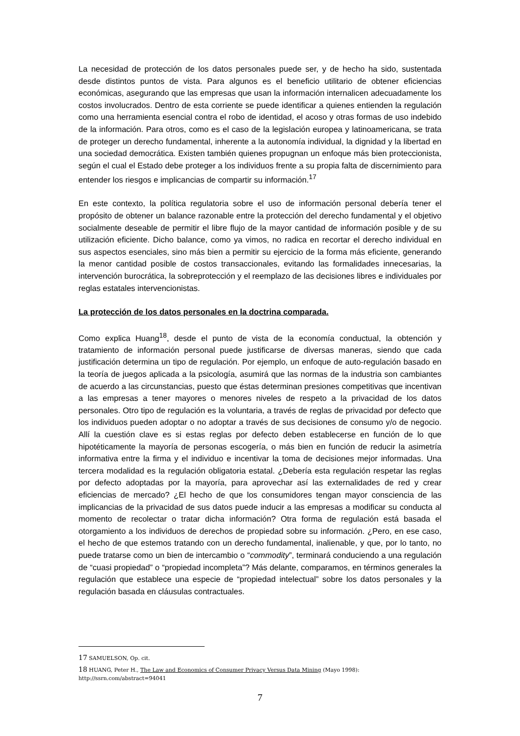La necesidad de protección de los datos personales puede ser, y de hecho ha sido, sustentada desde distintos puntos de vista. Para algunos es el beneficio utilitario de obtener eficiencias económicas, asegurando que las empresas que usan la información internalicen adecuadamente los costos involucrados. Dentro de esta corriente se puede identificar a quienes entienden la regulación como una herramienta esencial contra el robo de identidad, el acoso y otras formas de uso indebido de la información. Para otros, como es el caso de la legislación europea y latinoamericana, se trata de proteger un derecho fundamental, inherente a la autonomía individual, la dignidad y la libertad en una sociedad democrática. Existen también quienes propugnan un enfoque más bien proteccionista, según el cual el Estado debe proteger a los individuos frente a su propia falta de discernimiento para entender los riesgos e implicancias de compartir su información.<sup>17</sup>
En este contexto, la política regulatoria sobre el uso de información personal debería tener el propósito de obtener un balance razonable entre la protección del derecho fundamental y el objetivo socialmente deseable de permitir el libre flujo de la mayor cantidad de información posible y de su utilización eficiente. Dicho balance, como ya vimos, no radica en recortar el derecho individual en sus aspectos esenciales, sino más bien a permitir su ejercicio de la forma más eficiente, generando la menor cantidad posible de costos transaccionales, evitando las formalidades innecesarias, la intervención burocrática, la sobreprotección y el reemplazo de las decisiones libres e individuales por reglas estatales intervencionistas.
La protección de los datos personales en la doctrina comparada.
Como explica Huang<sup>18</sup>, desde el punto de vista de la economía conductual, la obtención y tratamiento de información personal puede justificarse de diversas maneras, siendo que cada justificación determina un tipo de regulación. Por ejemplo, un enfoque de auto-regulación basado en la teoría de juegos aplicada a la psicología, asumirá que las normas de la industria son cambiantes de acuerdo a las circunstancias, puesto que éstas determinan presiones competitivas que incentivan a las empresas a tener mayores o menores niveles de respeto a la privacidad de los datos personales. Otro tipo de regulación es la voluntaria, a través de reglas de privacidad por defecto que los individuos pueden adoptar o no adoptar a través de sus decisiones de consumo y/o de negocio. Allí la cuestión clave es si estas reglas por defecto deben establecerse en función de lo que hipotéticamente la mayoría de personas escogería, o más bien en función de reducir la asimetría informativa entre la firma y el individuo e incentivar la toma de decisiones mejor informadas. Una tercera modalidad es la regulación obligatoria estatal. ¿Debería esta regulación respetar las reglas por defecto adoptadas por la mayoría, para aprovechar así las externalidades de red y crear eficiencias de mercado? ¿El hecho de que los consumidores tengan mayor consciencia de las implicancias de la privacidad de sus datos puede inducir a las empresas a modificar su conducta al momento de recolectar o tratar dicha información? Otra forma de regulación está basada el otorgamiento a los individuos de derechos de propiedad sobre su información. ¿Pero, en ese caso, el hecho de que estemos tratando con un derecho fundamental, inalienable, y que, por lo tanto, no puede tratarse como un bien de intercambio o “commodity”, terminará conduciendo a una regulación de “cuasi propiedad” o “propiedad incompleta”? Más delante, comparamos, en términos generales la regulación que establece una especie de “propiedad intelectual” sobre los datos personales y la regulación basada en cláusulas contractuales.
17 SAMUELSON, Op. cit.
18 HUANG, Peter H., The Law and Economics of Consumer Privacy Versus Data Mining (Mayo 1998): http://ssrn.com/abstract=94041
7